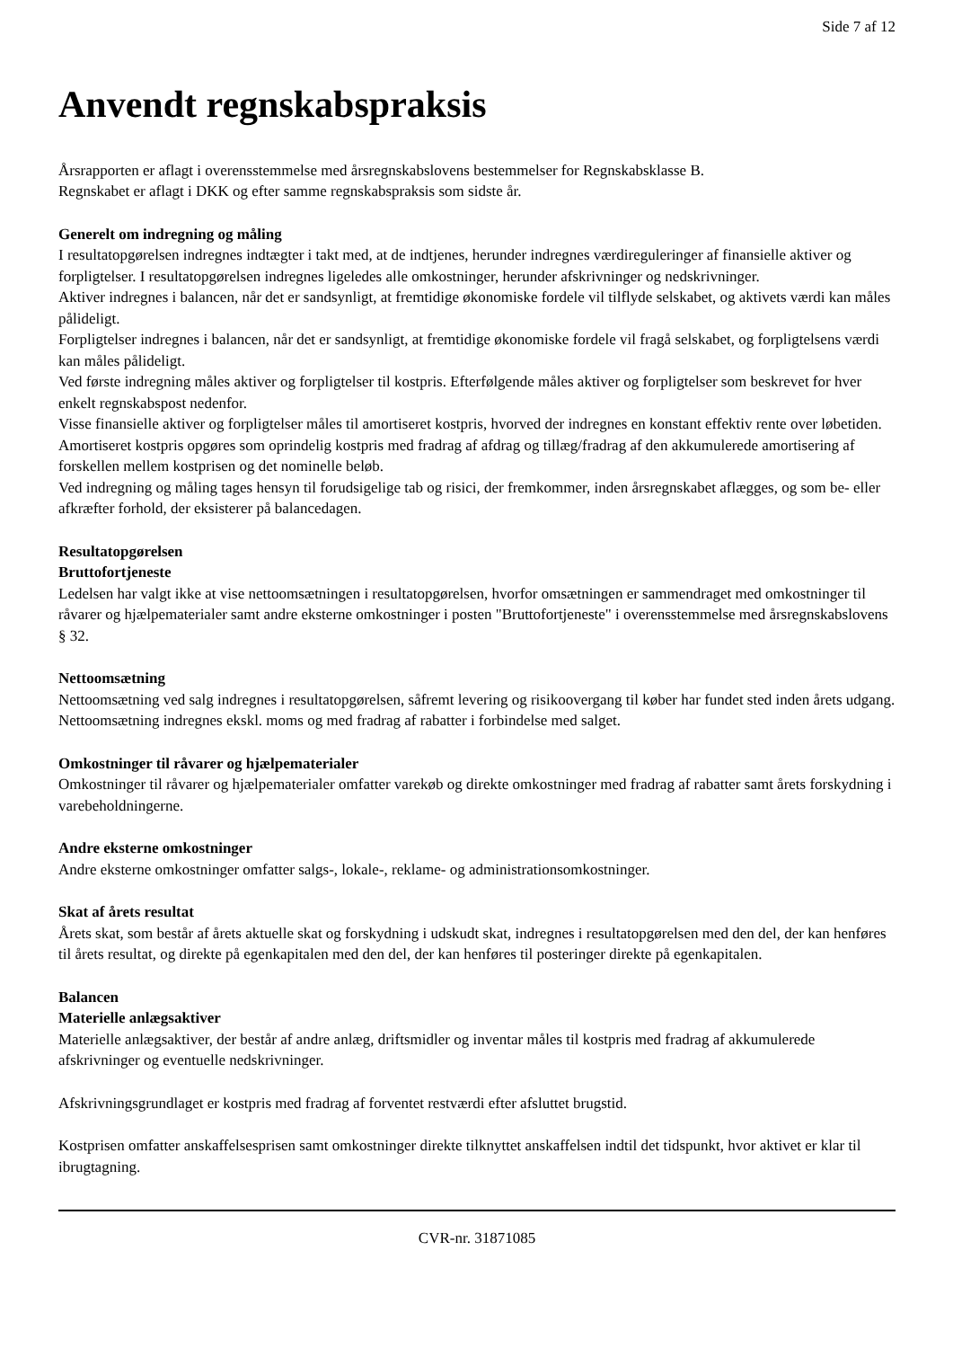Side 7 af 12
Anvendt regnskabspraksis
Årsrapporten er aflagt i overensstemmelse med årsregnskabslovens bestemmelser for Regnskabsklasse B.
Regnskabet er aflagt i DKK og efter samme regnskabspraksis som sidste år.
Generelt om indregning og måling
I resultatopgørelsen indregnes indtægter i takt med, at de indtjenes, herunder indregnes værdireguleringer af finansielle aktiver og forpligtelser. I resultatopgørelsen indregnes ligeledes alle omkostninger, herunder afskrivninger og nedskrivninger.
Aktiver indregnes i balancen, når det er sandsynligt, at fremtidige økonomiske fordele vil tilflyde selskabet, og aktivets værdi kan måles pålideligt.
Forpligtelser indregnes i balancen, når det er sandsynligt, at fremtidige økonomiske fordele vil fragå selskabet, og forpligtelsens værdi kan måles pålideligt.
Ved første indregning måles aktiver og forpligtelser til kostpris. Efterfølgende måles aktiver og forpligtelser som beskrevet for hver enkelt regnskabspost nedenfor.
Visse finansielle aktiver og forpligtelser måles til amortiseret kostpris, hvorved der indregnes en konstant effektiv rente over løbetiden. Amortiseret kostpris opgøres som oprindelig kostpris med fradrag af afdrag og tillæg/fradrag af den akkumulerede amortisering af forskellen mellem kostprisen og det nominelle beløb.
Ved indregning og måling tages hensyn til forudsigelige tab og risici, der fremkommer, inden årsregnskabet aflægges, og som be- eller afkræfter forhold, der eksisterer på balancedagen.
Resultatopgørelsen
Bruttofortjeneste
Ledelsen har valgt ikke at vise nettoomsætningen i resultatopgørelsen, hvorfor omsætningen er sammendraget med omkostninger til råvarer og hjælpematerialer samt andre eksterne omkostninger i posten "Bruttofortjeneste" i overensstemmelse med årsregnskabslovens § 32.
Nettoomsætning
Nettoomsætning ved salg indregnes i resultatopgørelsen, såfremt levering og risikoovergang til køber har fundet sted inden årets udgang. Nettoomsætning indregnes ekskl. moms og med fradrag af rabatter i forbindelse med salget.
Omkostninger til råvarer og hjælpematerialer
Omkostninger til råvarer og hjælpematerialer omfatter varekøb og direkte omkostninger med fradrag af rabatter samt årets forskydning i varebeholdningerne.
Andre eksterne omkostninger
Andre eksterne omkostninger omfatter salgs-, lokale-, reklame- og administrationsomkostninger.
Skat af årets resultat
Årets skat, som består af årets aktuelle skat og forskydning i udskudt skat, indregnes i resultatopgørelsen med den del, der kan henføres til årets resultat, og direkte på egenkapitalen med den del, der kan henføres til posteringer direkte på egenkapitalen.
Balancen
Materielle anlægsaktiver
Materielle anlægsaktiver, der består af andre anlæg, driftsmidler og inventar måles til kostpris med fradrag af akkumulerede afskrivninger og eventuelle nedskrivninger.
Afskrivningsgrundlaget er kostpris med fradrag af forventet restværdi efter afsluttet brugstid.
Kostprisen omfatter anskaffelsesprisen samt omkostninger direkte tilknyttet anskaffelsen indtil det tidspunkt, hvor aktivet er klar til ibrugtagning.
CVR-nr. 31871085